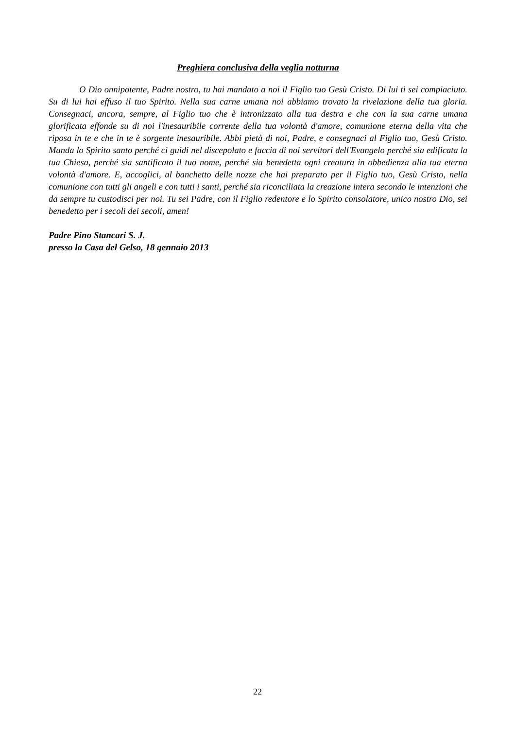Preghiera conclusiva della veglia notturna
O Dio onnipotente, Padre nostro, tu hai mandato a noi il Figlio tuo Gesù Cristo. Di lui ti sei compiaciuto. Su di lui hai effuso il tuo Spirito. Nella sua carne umana noi abbiamo trovato la rivelazione della tua gloria. Consegnaci, ancora, sempre, al Figlio tuo che è intronizzato alla tua destra e che con la sua carne umana glorificata effonde su di noi l'inesauribile corrente della tua volontà d'amore, comunione eterna della vita che riposa in te e che in te è sorgente inesauribile. Abbi pietà di noi, Padre, e consegnaci al Figlio tuo, Gesù Cristo. Manda lo Spirito santo perché ci guidi nel discepolato e faccia di noi servitori dell'Evangelo perché sia edificata la tua Chiesa, perché sia santificato il tuo nome, perché sia benedetta ogni creatura in obbedienza alla tua eterna volontà d'amore. E, accoglici, al banchetto delle nozze che hai preparato per il Figlio tuo, Gesù Cristo, nella comunione con tutti gli angeli e con tutti i santi, perché sia riconciliata la creazione intera secondo le intenzioni che da sempre tu custodisci per noi. Tu sei Padre, con il Figlio redentore e lo Spirito consolatore, unico nostro Dio, sei benedetto per i secoli dei secoli, amen!
Padre Pino Stancari S. J.
presso la Casa del Gelso, 18 gennaio 2013
22